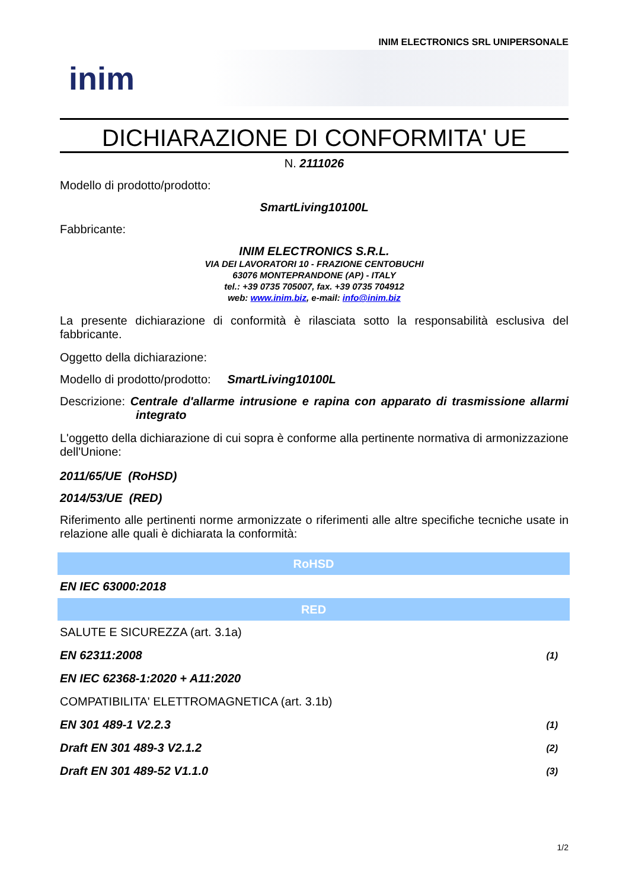INIM ELECTRONICS SRL UNIPERSONALE
inim
DICHIARAZIONE DI CONFORMITA' UE
N. 2111026
Modello di prodotto/prodotto:
SmartLiving10100L
Fabbricante:
INIM ELECTRONICS S.R.L.
VIA DEI LAVORATORI 10 - FRAZIONE CENTOBUCHI
63076 MONTEPRANDONE (AP) - ITALY
tel.: +39 0735 705007, fax. +39 0735 704912
web: www.inim.biz, e-mail: info@inim.biz
La presente dichiarazione di conformità è rilasciata sotto la responsabilità esclusiva del fabbricante.
Oggetto della dichiarazione:
Modello di prodotto/prodotto: SmartLiving10100L
Descrizione: Centrale d'allarme intrusione e rapina con apparato di trasmissione allarmi integrato
L'oggetto della dichiarazione di cui sopra è conforme alla pertinente normativa di armonizzazione dell'Unione:
2011/65/UE (RoHSD)
2014/53/UE (RED)
Riferimento alle pertinenti norme armonizzate o riferimenti alle altre specifiche tecniche usate in relazione alle quali è dichiarata la conformità:
| RoHSD | |
| --- | --- |
| EN IEC 63000:2018 | |
| RED | |
| SALUTE E SICUREZZA (art. 3.1a) | |
| EN 62311:2008 | (1) |
| EN IEC 62368-1:2020 + A11:2020 | |
| COMPATIBILITA' ELETTROMAGNETICA (art. 3.1b) | |
| EN 301 489-1 V2.2.3 | (1) |
| Draft EN 301 489-3 V2.1.2 | (2) |
| Draft EN 301 489-52 V1.1.0 | (3) |
1/2